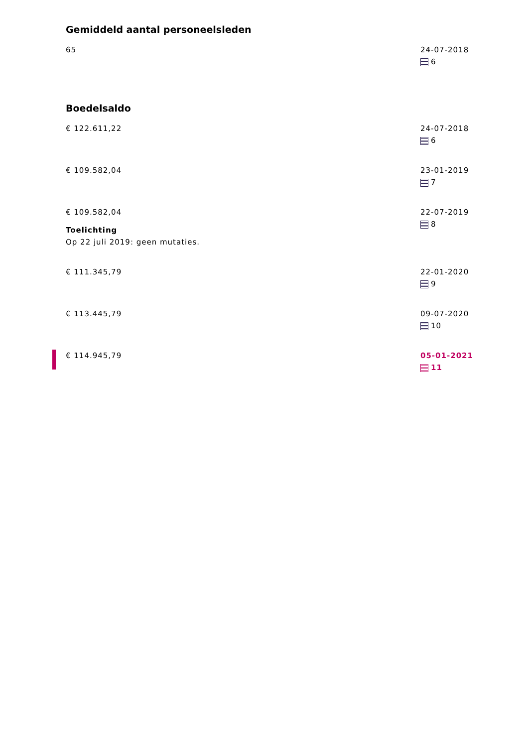Gemiddeld aantal personeelsleden
65 24-07-2018
6
Boedelsaldo
€ 122.611,22 24-07-2018
6
€ 109.582,04 23-01-2019
7
€ 109.582,04
Toelichting
Op 22 juli 2019: geen mutaties.
22-07-2019
8
€ 111.345,79 22-01-2020
9
€ 113.445,79 09-07-2020
10
€ 114.945,79 05-01-2021
11